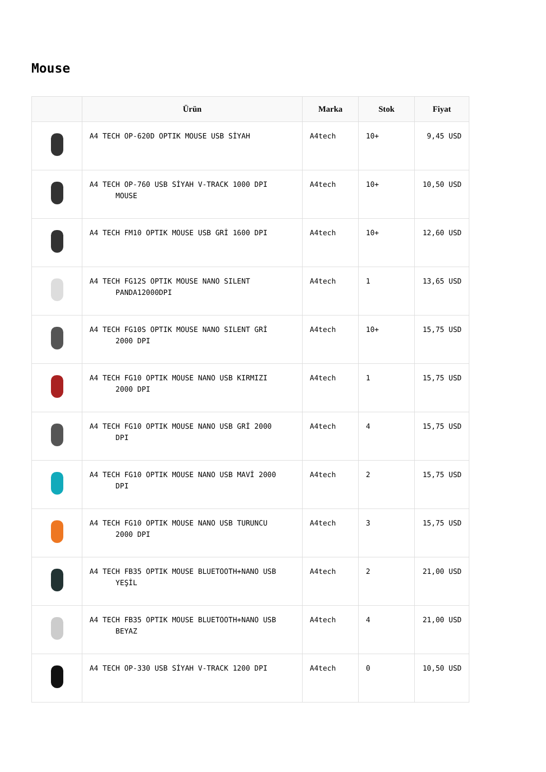Mouse
| | Ürün | Marka | Stok | Fiyat |
| --- | --- | --- | --- | --- |
| | A4 TECH OP-620D OPTIK MOUSE USB SİYAH | A4tech | 10+ | 9,45 USD |
| | A4 TECH OP-760 USB SİYAH V-TRACK 1000 DPI MOUSE | A4tech | 10+ | 10,50 USD |
| | A4 TECH FM10 OPTIK MOUSE USB GRİ 1600 DPI | A4tech | 10+ | 12,60 USD |
| | A4 TECH FG12S OPTIK MOUSE NANO SILENT PANDA12000DPI | A4tech | 1 | 13,65 USD |
| | A4 TECH FG10S OPTIK MOUSE NANO SILENT GRİ 2000 DPI | A4tech | 10+ | 15,75 USD |
| | A4 TECH FG10 OPTIK MOUSE NANO USB KIRMIZI 2000 DPI | A4tech | 1 | 15,75 USD |
| | A4 TECH FG10 OPTIK MOUSE NANO USB GRİ 2000 DPI | A4tech | 4 | 15,75 USD |
| | A4 TECH FG10 OPTIK MOUSE NANO USB MAVİ 2000 DPI | A4tech | 2 | 15,75 USD |
| | A4 TECH FG10 OPTIK MOUSE NANO USB TURUNCU 2000 DPI | A4tech | 3 | 15,75 USD |
| | A4 TECH FB35 OPTIK MOUSE BLUETOOTH+NANO USB YEŞİL | A4tech | 2 | 21,00 USD |
| | A4 TECH FB35 OPTIK MOUSE BLUETOOTH+NANO USB BEYAZ | A4tech | 4 | 21,00 USD |
| | A4 TECH OP-330 USB SİYAH V-TRACK 1200 DPI | A4tech | 0 | 10,50 USD |